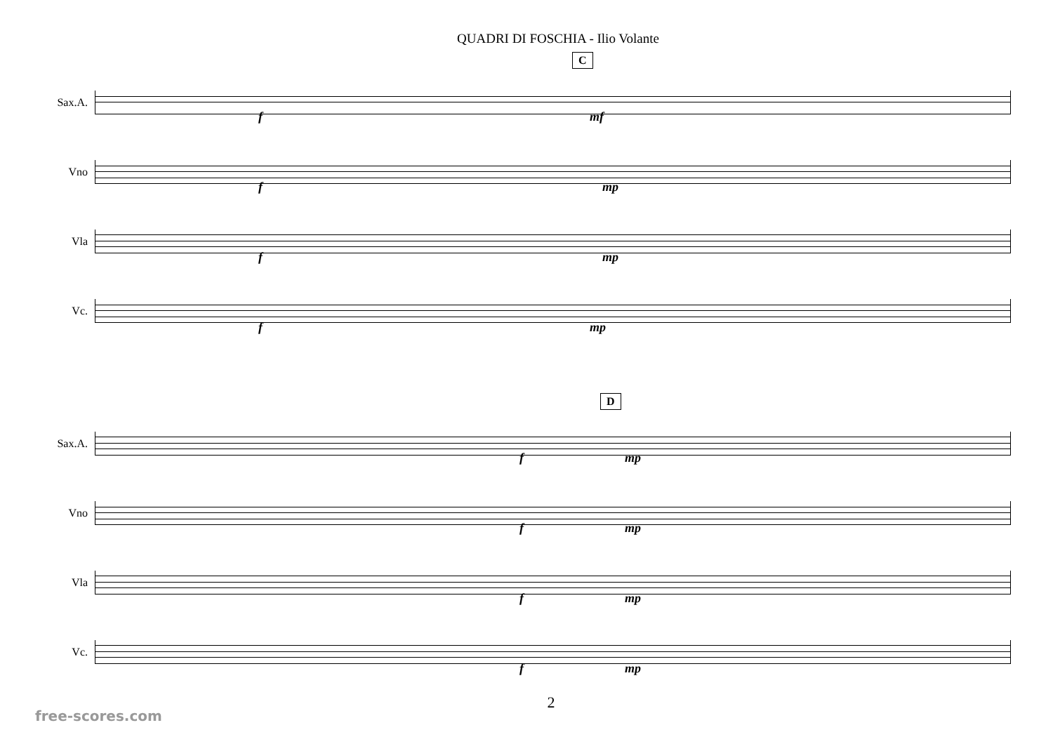QUADRI DI FOSCHIA - Ilio Volante
C
Sax.A.
Vno
Vla
Vc.
f mf
f mp
f mp
f mp
D
Sax.A.
Vno
Vla
Vc.
f mp
f mp
f mp
f mp
2
free-scores.com